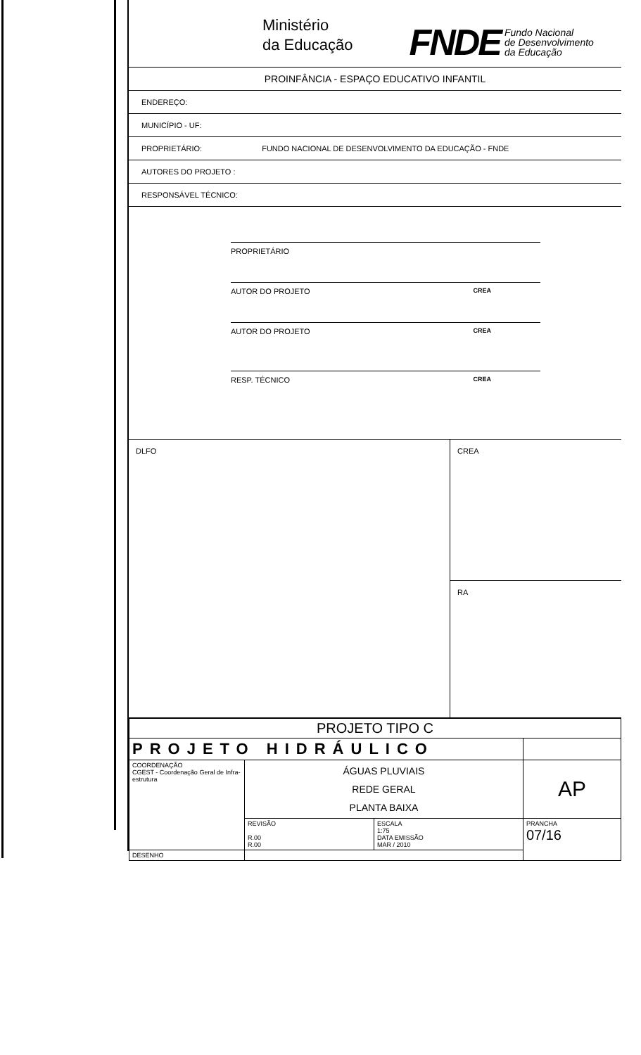Ministério
da Educação
FNDE Fundo Nacional
de Desenvolvimento
da Educação
PROINFÂNCIA - ESPAÇO EDUCATIVO INFANTIL
ENDEREÇO:
MUNICÍPIO - UF:
PROPRIETÁRIO: FUNDO NACIONAL DE DESENVOLVIMENTO DA EDUCAÇÃO - FNDE
AUTORES DO PROJETO :
RESPONSÁVEL TÉCNICO:
PROPRIETÁRIO
AUTOR DO PROJETO CREA
AUTOR DO PROJETO CREA
RESP. TÉCNICO CREA
DLFO
CREA
RA
| PROJETO TIPO C | | | |
| PROJETO HIDRÁULICO | | | |
| COORDENAÇÃO CGEST - Coordenação Geral de Infra-estrutura | ÁGUAS PLUVIAIS REDE GERAL PLANTA BAIXA | | AP |
| | REVISÃO R.00 R.00 | ESCALA 1:75 DATA EMISSÃO MAR / 2010 | PRANCHA 07/16 |
| DESENHO | | | |